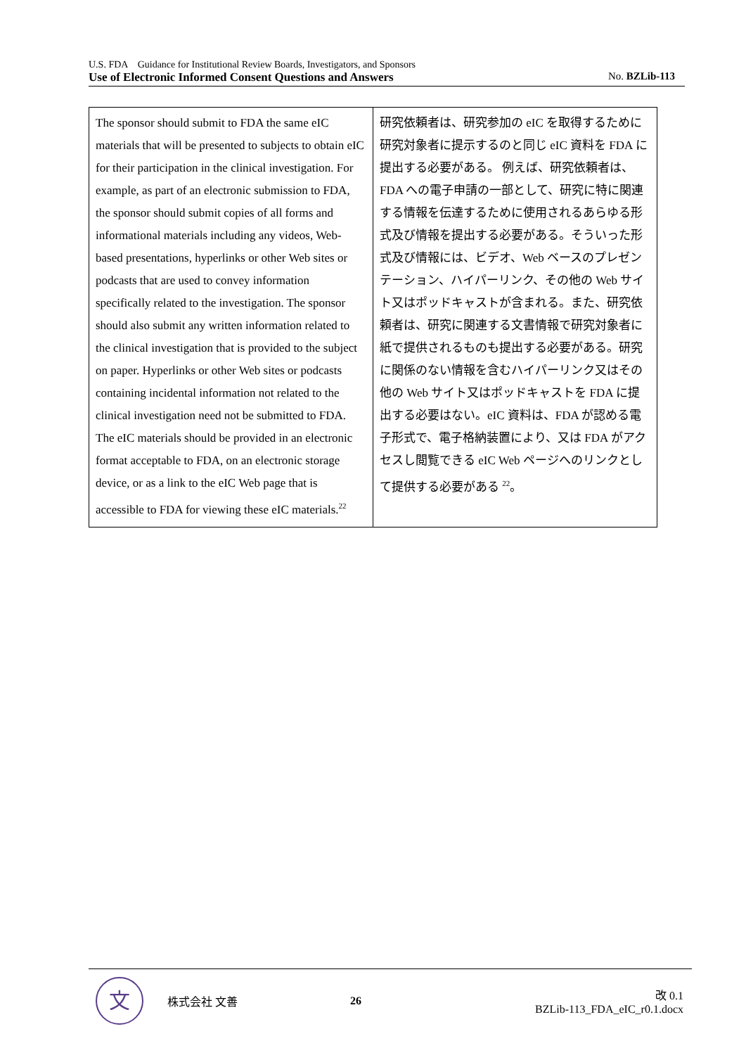U.S. FDA　Guidance for Institutional Review Boards, Investigators, and Sponsors
Use of Electronic Informed Consent Questions and Answers No. BZLib-113
| The sponsor should submit to FDA the same eIC materials that will be presented to subjects to obtain eIC for their participation in the clinical investigation. For example, as part of an electronic submission to FDA, the sponsor should submit copies of all forms and informational materials including any videos, Web-based presentations, hyperlinks or other Web sites or podcasts that are used to convey information specifically related to the investigation. The sponsor should also submit any written information related to the clinical investigation that is provided to the subject on paper. Hyperlinks or other Web sites or podcasts containing incidental information not related to the clinical investigation need not be submitted to FDA. The eIC materials should be provided in an electronic format acceptable to FDA, on an electronic storage device, or as a link to the eIC Web page that is accessible to FDA for viewing these eIC materials.<sup>22</sup> | 研究依頼者は、研究参加の eIC を取得するために研究対象者に提示するのと同じ eIC 資料を FDA に提出する必要がある。 例えば、研究依頼者は、FDA への電子申請の一部として、研究に特に関連する情報を伝達するために使用されるあらゆる形式及び情報を提出する必要がある。そういった形式及び情報には、ビデオ、Web ベースのプレゼンテーション、ハイパーリンク、その他の Web サイト又はポッドキャストが含まれる。また、研究依頼者は、研究に関連する文書情報で研究対象者に紙で提供されるものも提出する必要がある。研究に関係のない情報を含むハイパーリンク又はその他の Web サイト又はポッドキャストを FDA に提出する必要はない。eIC 資料は、FDA が認める電子形式で、電子格納装置により、又は FDA がアクセスし閲覧できる eIC Web ページへのリンクとして提供する必要がある <sup>22</sup>。 |
文
株式会社 文善 26
改 0.1
BZLib-113_FDA_eIC_r0.1.docx